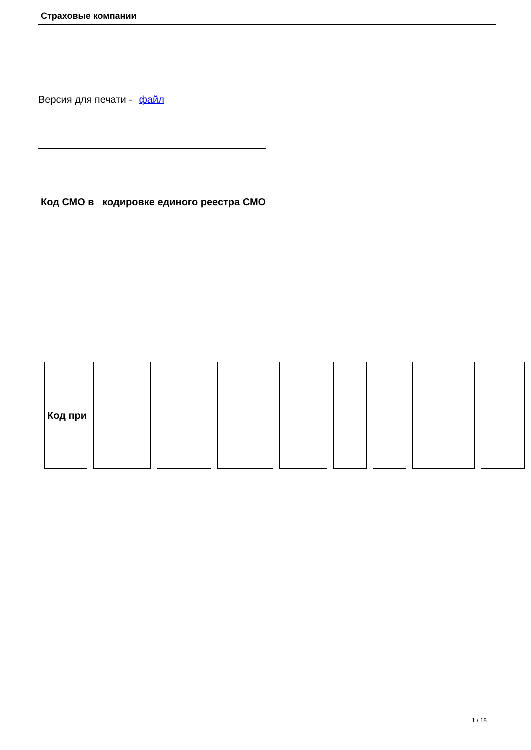Страховые компании
Версия для печати - файл
| Код СМО в кодировке единого реестра СМО |
| Код при | | | | | | | | |
| --- | --- | --- | --- | --- | --- | --- | --- | --- |
1 / 18